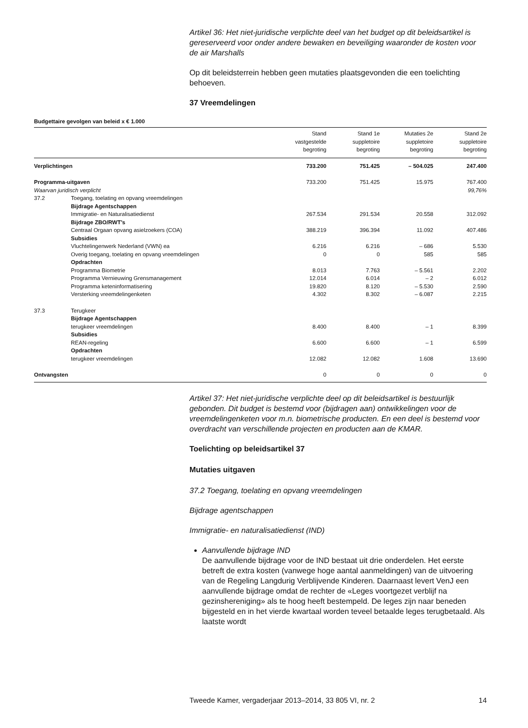Artikel 36: Het niet-juridische verplichte deel van het budget op dit beleidsartikel is gereserveerd voor onder andere bewaken en beveiliging waaronder de kosten voor de air Marshalls
Op dit beleidsterrein hebben geen mutaties plaatsgevonden die een toelichting behoeven.
37 Vreemdelingen
Budgettaire gevolgen van beleid x € 1.000
| | | Stand vastgestelde begroting | Stand 1e suppletoire begroting | Mutaties 2e suppletoire begroting | Stand 2e suppletoire begroting |
| --- | --- | --- | --- | --- | --- |
| Verplichtingen | | 733.200 | 751.425 | – 504.025 | 247.400 |
| Programma-uitgaven | | 733.200 | 751.425 | 15.975 | 767.400 |
| Waarvan juridisch verplicht | | | | | 99,76% |
| 37.2 | Toegang, toelating en opvang vreemdelingen | | | | |
| | Bijdrage Agentschappen | | | | |
| | Immigratie- en Naturalisatiedienst | 267.534 | 291.534 | 20.558 | 312.092 |
| | Bijdrage ZBO/RWT’s | | | | |
| | Centraal Orgaan opvang asielzoekers (COA) | 388.219 | 396.394 | 11.092 | 407.486 |
| | Subsidies | | | | |
| | Vluchtelingenwerk Nederland (VWN) ea | 6.216 | 6.216 | – 686 | 5.530 |
| | Overig toegang, toelating en opvang vreemdelingen | 0 | 0 | 585 | 585 |
| | Opdrachten | | | | |
| | Programma Biometrie | 8.013 | 7.763 | – 5.561 | 2.202 |
| | Programma Vernieuwing Grensmanagement | 12.014 | 6.014 | – 2 | 6.012 |
| | Programma keteninformatisering | 19.820 | 8.120 | – 5.530 | 2.590 |
| | Versterking vreemdelingenketen | 4.302 | 8.302 | – 6.087 | 2.215 |
| 37.3 | Terugkeer | | | | |
| | Bijdrage Agentschappen | | | | |
| | terugkeer vreemdelingen | 8.400 | 8.400 | – 1 | 8.399 |
| | Subsidies | | | | |
| | REAN-regeling | 6.600 | 6.600 | – 1 | 6.599 |
| | Opdrachten | | | | |
| | terugkeer vreemdelingen | 12.082 | 12.082 | 1.608 | 13.690 |
| Ontvangsten | | 0 | 0 | 0 | 0 |
Artikel 37: Het niet-juridische verplichte deel op dit beleidsartikel is bestuurlijk gebonden. Dit budget is bestemd voor (bijdragen aan) ontwikkelingen voor de vreemdelingenketen voor m.n. biometrische producten. En een deel is bestemd voor overdracht van verschillende projecten en producten aan de KMAR.
Toelichting op beleidsartikel 37
Mutaties uitgaven
37.2 Toegang, toelating en opvang vreemdelingen
Bijdrage agentschappen
Immigratie- en naturalisatiedienst (IND)
Aanvullende bijdrage IND
De aanvullende bijdrage voor de IND bestaat uit drie onderdelen. Het eerste betreft de extra kosten (vanwege hoge aantal aanmeldingen) van de uitvoering van de Regeling Langdurig Verblijvende Kinderen. Daarnaast levert VenJ een aanvullende bijdrage omdat de rechter de «Leges voortgezet verblijf na gezinshereniging» als te hoog heeft bestempeld. De leges zijn naar beneden bijgesteld en in het vierde kwartaal worden teveel betaalde leges terugbetaald. Als laatste wordt
Tweede Kamer, vergaderjaar 2013–2014, 33 805 VI, nr. 2 14